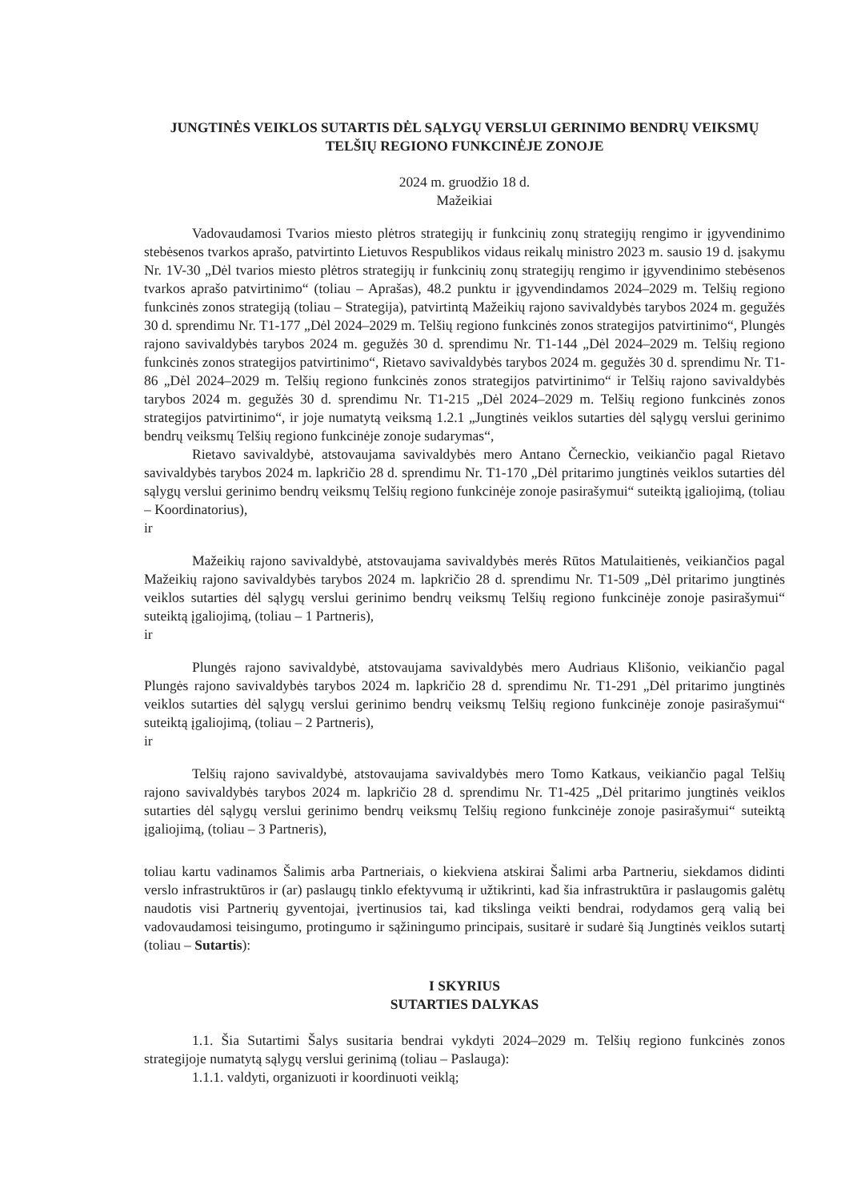JUNGTINĖS VEIKLOS SUTARTIS DĖL SĄLYGŲ VERSLUI GERINIMO BENDRŲ VEIKSMŲ TELŠIŲ REGIONO FUNKCINĖJE ZONOJE
2024 m. gruodžio 18 d.
Mažeikiai
Vadovaudamosi Tvarios miesto plėtros strategijų ir funkcinių zonų strategijų rengimo ir įgyvendinimo stebėsenos tvarkos aprašo, patvirtinto Lietuvos Respublikos vidaus reikalų ministro 2023 m. sausio 19 d. įsakymu Nr. 1V-30 „Dėl tvarios miesto plėtros strategijų ir funkcinių zonų strategijų rengimo ir įgyvendinimo stebėsenos tvarkos aprašo patvirtinimo“ (toliau – Aprašas), 48.2 punktu ir įgyvendindamos 2024–2029 m. Telšių regiono funkcinės zonos strategiją (toliau – Strategija), patvirtintą Mažeikių rajono savivaldybės tarybos 2024 m. gegužės 30 d. sprendimu Nr. T1-177 „Dėl 2024–2029 m. Telšių regiono funkcinės zonos strategijos patvirtinimo“, Plungės rajono savivaldybės tarybos 2024 m. gegužės 30 d. sprendimu Nr. T1-144 „Dėl 2024–2029 m. Telšių regiono funkcinės zonos strategijos patvirtinimo“, Rietavo savivaldybės tarybos 2024 m. gegužės 30 d. sprendimu Nr. T1-86 „Dėl 2024–2029 m. Telšių regiono funkcinės zonos strategijos patvirtinimo“ ir Telšių rajono savivaldybės tarybos 2024 m. gegužės 30 d. sprendimu Nr. T1-215 „Dėl 2024–2029 m. Telšių regiono funkcinės zonos strategijos patvirtinimo“, ir joje numatytą veiksmą 1.2.1 „Jungtinės veiklos sutarties dėl sąlygų verslui gerinimo bendrų veiksmų Telšių regiono funkcinėje zonoje sudarymas“,
Rietavo savivaldybė, atstovaujama savivaldybės mero Antano Černeckio, veikiančio pagal Rietavo savivaldybės tarybos 2024 m. lapkričio 28 d. sprendimu Nr. T1-170 „Dėl pritarimo jungtinės veiklos sutarties dėl sąlygų verslui gerinimo bendrų veiksmų Telšių regiono funkcinėje zonoje pasirašymui“ suteiktą įgaliojimą, (toliau – Koordinatorius),
ir
Mažeikių rajono savivaldybė, atstovaujama savivaldybės merės Rūtos Matulaitienės, veikiančios pagal Mažeikių rajono savivaldybės tarybos 2024 m. lapkričio 28 d. sprendimu Nr. T1-509 „Dėl pritarimo jungtinės veiklos sutarties dėl sąlygų verslui gerinimo bendrų veiksmų Telšių regiono funkcinėje zonoje pasirašymui“ suteiktą įgaliojimą, (toliau – 1 Partneris),
ir
Plungės rajono savivaldybė, atstovaujama savivaldybės mero Audriaus Klišonio, veikiančio pagal Plungės rajono savivaldybės tarybos 2024 m. lapkričio 28 d. sprendimu Nr. T1-291 „Dėl pritarimo jungtinės veiklos sutarties dėl sąlygų verslui gerinimo bendrų veiksmų Telšių regiono funkcinėje zonoje pasirašymui“ suteiktą įgaliojimą, (toliau – 2 Partneris),
ir
Telšių rajono savivaldybė, atstovaujama savivaldybės mero Tomo Katkaus, veikiančio pagal Telšių rajono savivaldybės tarybos 2024 m. lapkričio 28 d. sprendimu Nr. T1-425 „Dėl pritarimo jungtinės veiklos sutarties dėl sąlygų verslui gerinimo bendrų veiksmų Telšių regiono funkcinėje zonoje pasirašymui“ suteiktą įgaliojimą, (toliau – 3 Partneris),
toliau kartu vadinamos Šalimis arba Partneriais, o kiekviena atskirai Šalimi arba Partneriu, siekdamos didinti verslo infrastruktūros ir (ar) paslaugų tinklo efektyvumą ir užtikrinti, kad šia infrastruktūra ir paslaugomis galėtų naudotis visi Partnerių gyventojai, įvertinusios tai, kad tikslinga veikti bendrai, rodydamos gerą valią bei vadovaudamosi teisingumo, protingumo ir sąžiningumo principais, susitarė ir sudarė šią Jungtinės veiklos sutartį (toliau – Sutartis):
I SKYRIUS
SUTARTIES DALYKAS
1.1. Šia Sutartimi Šalys susitaria bendrai vykdyti 2024–2029 m. Telšių regiono funkcinės zonos strategijoje numatytą sąlygų verslui gerinimą (toliau – Paslauga):
1.1.1. valdyti, organizuoti ir koordinuoti veiklą;